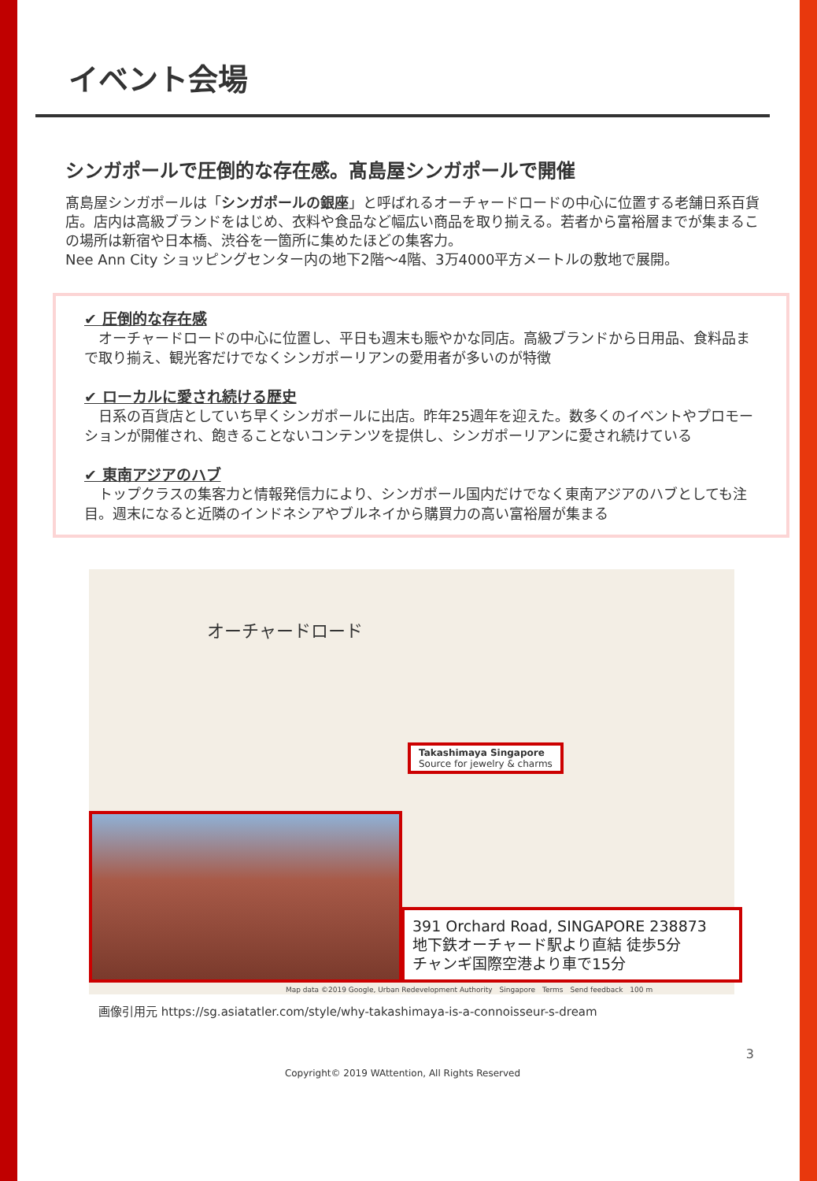イベント会場
シンガポールで圧倒的な存在感。髙島屋シンガポールで開催
髙島屋シンガポールは「シンガポールの銀座」と呼ばれるオーチャードロードの中心に位置する老舗日系百貨店。店内は高級ブランドをはじめ、衣料や食品など幅広い商品を取り揃える。若者から富裕層までが集まるこの場所は新宿や日本橋、渋谷を一箇所に集めたほどの集客力。
Nee Ann City ショッピングセンター内の地下2階～4階、3万4000平方メートルの敷地で展開。
✔ 圧倒的な存在感
　オーチャードロードの中心に位置し、平日も週末も賑やかな同店。高級ブランドから日用品、食料品まで取り揃え、観光客だけでなくシンガポーリアンの愛用者が多いのが特徴
✔ ローカルに愛され続ける歴史
　日系の百貨店としていち早くシンガポールに出店。昨年25週年を迎えた。数多くのイベントやプロモーションが開催され、飽きることないコンテンツを提供し、シンガポーリアンに愛され続けている
✔ 東南アジアのハブ
　トップクラスの集客力と情報発信力により、シンガポール国内だけでなく東南アジアのハブとしても注目。週末になると近隣のインドネシアやブルネイから購買力の高い富裕層が集まる
オーチャードロード
Takashimaya Singapore
Source for jewelry & charms
391 Orchard Road, SINGAPORE 238873
地下鉄オーチャード駅より直結 徒歩5分
チャンギ国際空港より車で15分
Map data ©2019 Google, Urban Redevelopment Authority　Singapore　Terms　Send feedback　100 m
画像引用元 https://sg.asiatatler.com/style/why-takashimaya-is-a-connoisseur-s-dream
3
Copyright© 2019 WAttention, All Rights Reserved